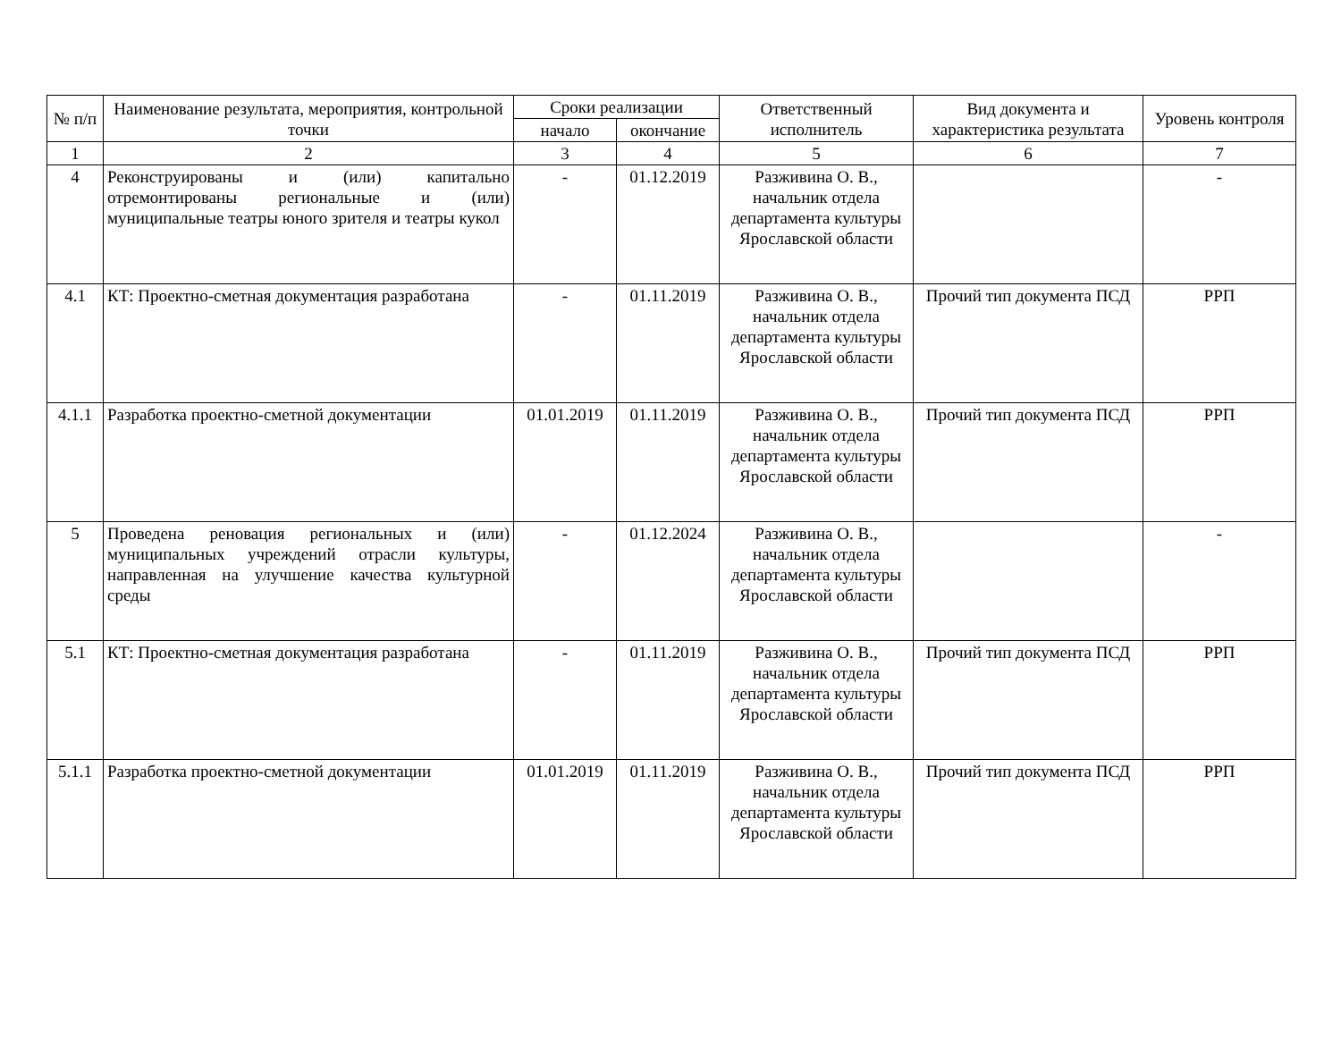| № п/п | Наименование результата, мероприятия, контрольной точки | Сроки реализации | | Ответственный исполнитель | Вид документа и характеристика результата | Уровень контроля |
| --- | --- | --- | --- | --- | --- | --- |
| | | начало | окончание | | | |
| 1 | 2 | 3 | 4 | 5 | 6 | 7 |
| 4 | Реконструированы и (или) капитально отремонтированы региональные и (или) муниципальные театры юного зрителя и театры кукол | - | 01.12.2019 | Разживина О. В., начальник отдела департамента культуры Ярославской области | | - |
| 4.1 | КТ: Проектно-сметная документация разработана | - | 01.11.2019 | Разживина О. В., начальник отдела департамента культуры Ярославской области | Прочий тип документа ПСД | РРП |
| 4.1.1 | Разработка проектно-сметной документации | 01.01.2019 | 01.11.2019 | Разживина О. В., начальник отдела департамента культуры Ярославской области | Прочий тип документа ПСД | РРП |
| 5 | Проведена реновация региональных и (или) муниципальных учреждений отрасли культуры, направленная на улучшение качества культурной среды | - | 01.12.2024 | Разживина О. В., начальник отдела департамента культуры Ярославской области | | - |
| 5.1 | КТ: Проектно-сметная документация разработана | - | 01.11.2019 | Разживина О. В., начальник отдела департамента культуры Ярославской области | Прочий тип документа ПСД | РРП |
| 5.1.1 | Разработка проектно-сметной документации | 01.01.2019 | 01.11.2019 | Разживина О. В., начальник отдела департамента культуры Ярославской области | Прочий тип документа ПСД | РРП |